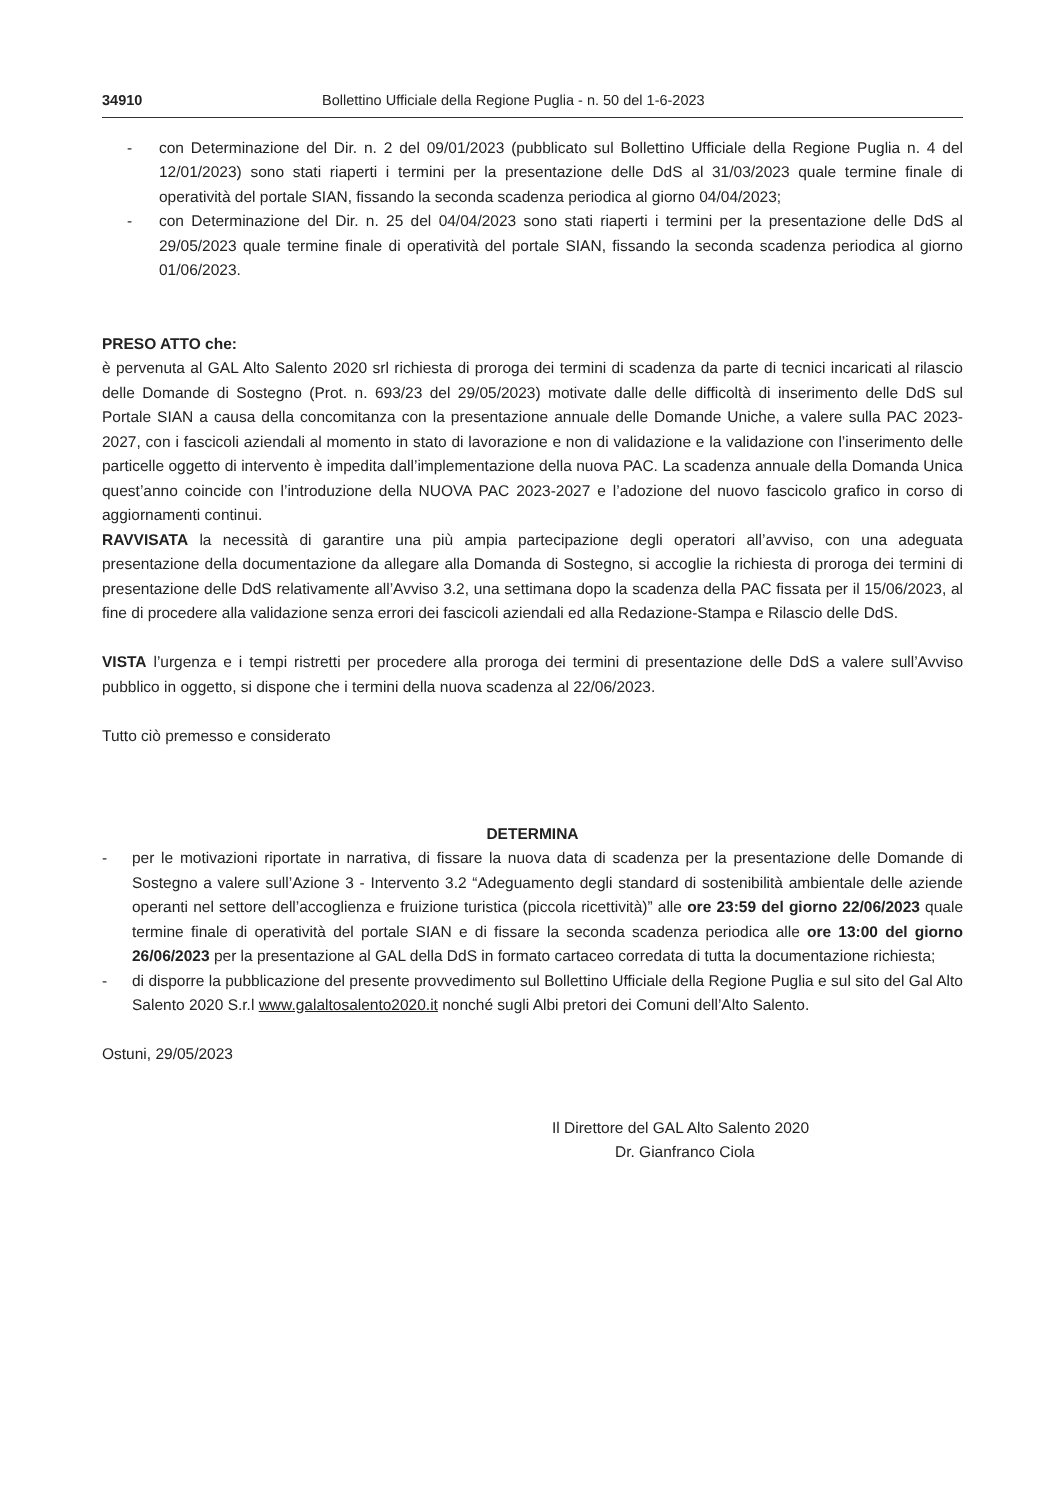34910 Bollettino Ufficiale della Regione Puglia - n. 50 del 1-6-2023
- con Determinazione del Dir. n. 2 del 09/01/2023 (pubblicato sul Bollettino Ufficiale della Regione Puglia n. 4 del 12/01/2023) sono stati riaperti i termini per la presentazione delle DdS al 31/03/2023 quale termine finale di operatività del portale SIAN, fissando la seconda scadenza periodica al giorno 04/04/2023;
- con Determinazione del Dir. n. 25 del 04/04/2023 sono stati riaperti i termini per la presentazione delle DdS al 29/05/2023 quale termine finale di operatività del portale SIAN, fissando la seconda scadenza periodica al giorno 01/06/2023.
PRESO ATTO che:
è pervenuta al GAL Alto Salento 2020 srl richiesta di proroga dei termini di scadenza da parte di tecnici incaricati al rilascio delle Domande di Sostegno (Prot. n. 693/23 del 29/05/2023) motivate dalle delle difficoltà di inserimento delle DdS sul Portale SIAN a causa della concomitanza con la presentazione annuale delle Domande Uniche, a valere sulla PAC 2023-2027, con i fascicoli aziendali al momento in stato di lavorazione e non di validazione e la validazione con l’inserimento delle particelle oggetto di intervento è impedita dall’implementazione della nuova PAC. La scadenza annuale della Domanda Unica quest’anno coincide con l’introduzione della NUOVA PAC 2023-2027 e l’adozione del nuovo fascicolo grafico in corso di aggiornamenti continui.
RAVVISATA la necessità di garantire una più ampia partecipazione degli operatori all’avviso, con una adeguata presentazione della documentazione da allegare alla Domanda di Sostegno, si accoglie la richiesta di proroga dei termini di presentazione delle DdS relativamente all’Avviso 3.2, una settimana dopo la scadenza della PAC fissata per il 15/06/2023, al fine di procedere alla validazione senza errori dei fascicoli aziendali ed alla Redazione-Stampa e Rilascio delle DdS.
VISTA l’urgenza e i tempi ristretti per procedere alla proroga dei termini di presentazione delle DdS a valere sull’Avviso pubblico in oggetto, si dispone che i termini della nuova scadenza al 22/06/2023.
Tutto ciò premesso e considerato
DETERMINA
- per le motivazioni riportate in narrativa, di fissare la nuova data di scadenza per la presentazione delle Domande di Sostegno a valere sull’Azione 3 - Intervento 3.2 “Adeguamento degli standard di sostenibilità ambientale delle aziende operanti nel settore dell’accoglienza e fruizione turistica (piccola ricettività)” alle ore 23:59 del giorno 22/06/2023 quale termine finale di operatività del portale SIAN e di fissare la seconda scadenza periodica alle ore 13:00 del giorno 26/06/2023 per la presentazione al GAL della DdS in formato cartaceo corredata di tutta la documentazione richiesta;
- di disporre la pubblicazione del presente provvedimento sul Bollettino Ufficiale della Regione Puglia e sul sito del Gal Alto Salento 2020 S.r.l www.galaltosalento2020.it nonché sugli Albi pretori dei Comuni dell’Alto Salento.
Ostuni, 29/05/2023
Il Direttore del GAL Alto Salento 2020
Dr. Gianfranco Ciola